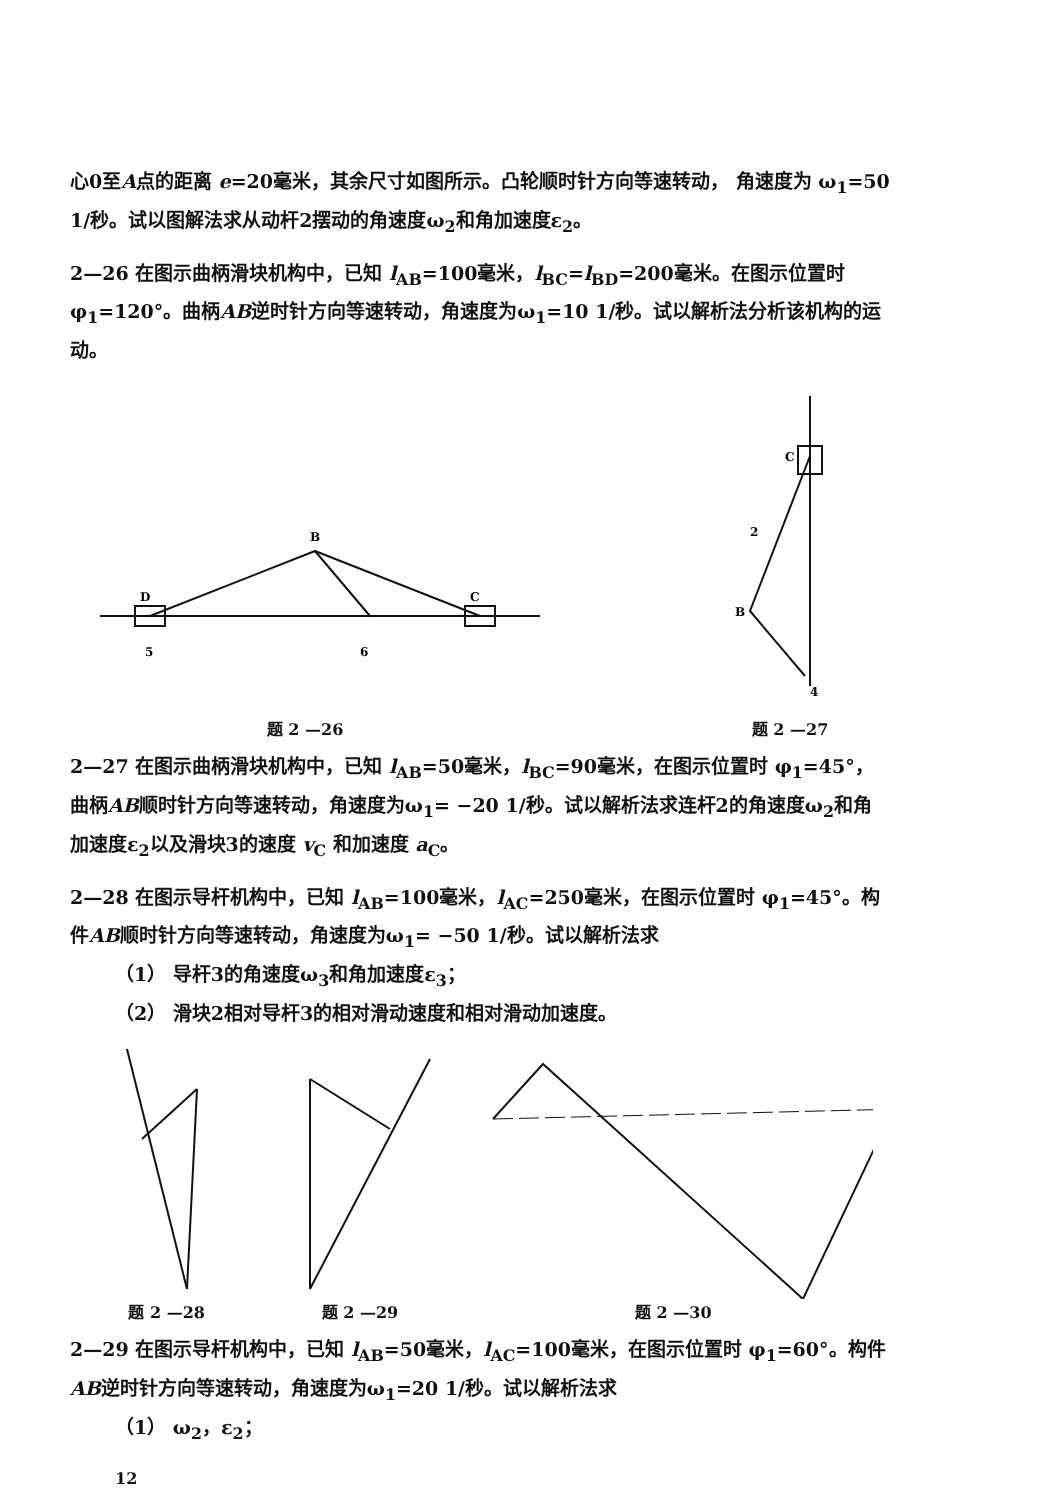心0至A点的距离 e=20毫米，其余尺寸如图所示。凸轮顺时针方向等速转动， 角速度为 ω<sub>1</sub>=50 1/秒。试以图解法求从动杆2摆动的角速度ω<sub>2</sub>和角加速度ε<sub>2</sub>。
2—26 在图示曲柄滑块机构中，已知 l<sub>AB</sub>=100毫米，l<sub>BC</sub>=l<sub>BD</sub>=200毫米。在图示位置时 φ<sub>1</sub>=120°。曲柄AB逆时针方向等速转动，角速度为ω<sub>1</sub>=10 1/秒。试以解析法分析该机构的运动。
B
D
C
5
6
题 2 —26
C
B
4
2
题 2 —27
2—27 在图示曲柄滑块机构中，已知 l<sub>AB</sub>=50毫米，l<sub>BC</sub>=90毫米，在图示位置时 φ<sub>1</sub>=45°，曲柄AB顺时针方向等速转动，角速度为ω<sub>1</sub>= −20 1/秒。试以解析法求连杆2的角速度ω<sub>2</sub>和角加速度ε<sub>2</sub>以及滑块3的速度 v<sub>C</sub> 和加速度 a<sub>C</sub>。
2—28 在图示导杆机构中，已知 l<sub>AB</sub>=100毫米，l<sub>AC</sub>=250毫米，在图示位置时 φ<sub>1</sub>=45°。构件AB顺时针方向等速转动，角速度为ω<sub>1</sub>= −50 1/秒。试以解析法求
（1） 导杆3的角速度ω<sub>3</sub>和角加速度ε<sub>3</sub>；
（2） 滑块2相对导杆3的相对滑动速度和相对滑动加速度。
题 2 —28 题 2 —29 题 2 —30
2—29 在图示导杆机构中，已知 l<sub>AB</sub>=50毫米，l<sub>AC</sub>=100毫米，在图示位置时 φ<sub>1</sub>=60°。构件AB逆时针方向等速转动，角速度为ω<sub>1</sub>=20 1/秒。试以解析法求
（1） ω<sub>2</sub>，ε<sub>2</sub>；
12